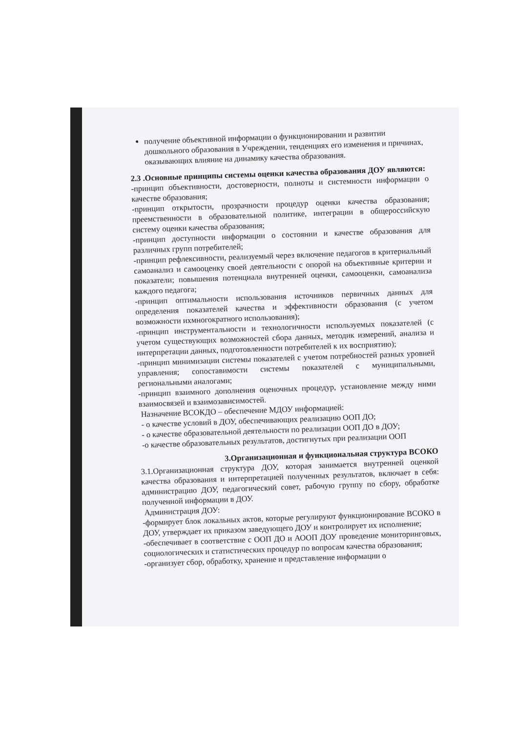получение объективной информации о функционировании и развитии дошкольного образования в Учреждении, тенденциях его изменения и причинах, оказывающих влияние на динамику качества образования.
2.3 .Основные принципы системы оценки качества образования ДОУ являются:
-принцип объективности, достоверности, полноты и системности информации о качестве образования;
-принцип открытости, прозрачности процедур оценки качества образования; преемственности в образовательной политике, интеграции в общероссийскую систему оценки качества образования;
-принцип доступности информации о состоянии и качестве образования для различных групп потребителей;
-принцип рефлексивности, реализуемый через включение педагогов в критериальный самоанализ и самооценку своей деятельности с опорой на объективные критерии и показатели; повышения потенциала внутренней оценки, самооценки, самоанализа каждого педагога;
-принцип оптимальности использования источников первичных данных для определения показателей качества и эффективности образования (с учетом возможности ихмногократного использования);
-принцип инструментальности и технологичности используемых показателей (с учетом существующих возможностей сбора данных, методик измерений, анализа и интерпретации данных, подготовленности потребителей к их восприятию);
-принцип минимизации системы показателей с учетом потребностей разных уровней управления; сопоставимости системы показателей с муниципальными, региональными аналогами;
-принцип взаимного дополнения оценочных процедур, установление между ними взаимосвязей и взаимозависимостей.
Назначение ВСОКДО – обеспечение МДОУ информацией:
- о качестве условий в ДОУ, обеспечивающих реализацию ООП ДО;
- о качестве образовательной деятельности по реализации ООП ДО в ДОУ;
-о качестве образовательных результатов, достигнутых при реализации ООП
3.Организационная и функциональная структура ВСОКО
3.1.Организационная структура ДОУ, которая занимается внутренней оценкой качества образования и интерпретацией полученных результатов, включает в себя: администрацию ДОУ, педагогический совет, рабочую группу по сбору, обработке полученной информации в ДОУ.
Администрация ДОУ:
-формирует блок локальных актов, которые регулируют функционирование ВСОКО в ДОУ, утверждает их приказом заведующего ДОУ и контролирует их исполнение;
-обеспечивает в соответствие с ООП ДО и АООП ДОУ проведение мониторинговых, социологических и статистических процедур по вопросам качества образования;
-организует сбор, обработку, хранение и представление информации о